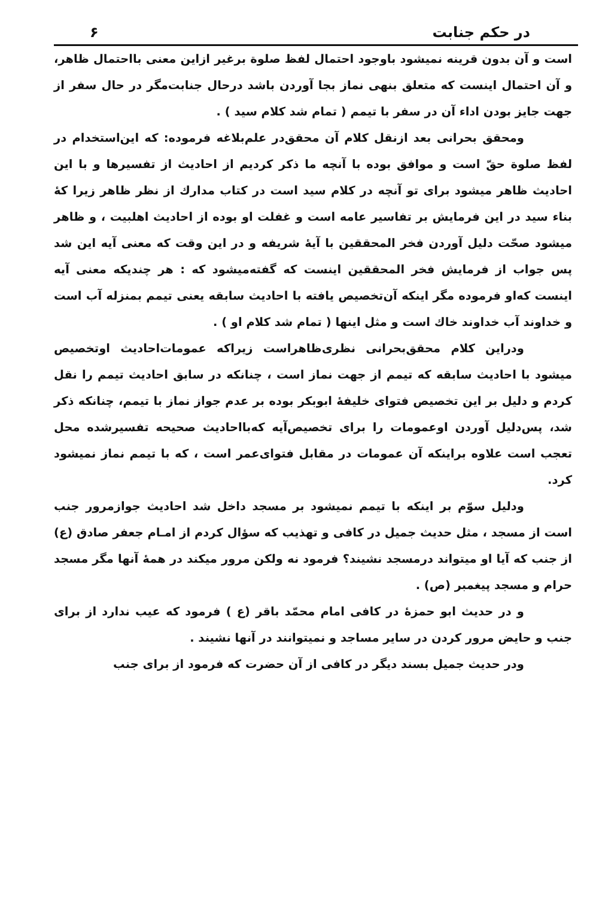در حکم جنابت ۶
است و آن بدون قرینه نمیشود باوجود احتمال لفظ صلوة برغیر ازاین معنی بااحتمال ظاهر، و آن احتمال اینست که متعلق بنهی نماز بجا آوردن باشد درحال جنابت‌مگر در حال سفر از جهت جایز بودن اداء آن در سفر با تیمم ( تمام شد کلام سید ) .
ومحقق بحرانی بعد ازنقل کلام آن محقق‌در علم‌بلاغه فرموده: که این‌استخدام در لفظ صلوة حقّ است و موافق بوده با آنچه ما ذکر کردیم از احادیث از تفسیرها و با این احادیث ظاهر میشود برای تو آنچه در کلام سید است در کتاب مدارك از نظر ظاهر زیرا کهٔ بناء سید در این فرمایش بر تفاسیر عامه است و غفلت او بوده از احادیث اهلبیت ، و ظاهر میشود صحّت دلیل آوردن فخر المحققین با آیهٔ شریفه و در این وقت که معنی آیه این شد پس جواب از فرمایش فخر المحققین اینست که گفته‌میشود که : هر چندیکه معنی آیه اینست که‌او فرموده مگر اینکه آن‌تخصیص یافته با احادیث سابقه یعنی تیمم بمنزله آب است و خداوند آب خداوند خاك است و مثل اینها ( تمام شد کلام او ) .
ودراین کلام محقق‌بحرانی نظری‌ظاهراست زیراکه عمومات‌احادیث اوتخصیص میشود با احادیث سابقه که تیمم از جهت نماز است ، چنانکه در سابق احادیث تیمم را نقل کردم و دلیل بر این تخصیص فتوای خلیفهٔ ابوبکر بوده بر عدم جواز نماز با تیمم، چنانکه ذکر شد، پس‌دلیل آوردن اوعمومات را برای تخصیص‌آیه که‌بااحادیث صحیحه تفسیرشده محل تعجب است علاوه براینکه آن عمومات در مقابل فتوای‌عمر است ، که با تیمم نماز نمیشود کرد.
ودلیل سوّم بر اینکه با تیمم نمیشود بر مسجد داخل شد احادیث جوازمرور جنب است از مسجد ، مثل حدیث جمیل در کافی و تهذیب که سؤال کردم از امـام جعفر صادق (ع) از جنب که آیا او میتواند درمسجد نشیند؟ فرمود نه ولکن مرور میکند در همهٔ آنها مگر مسجد حرام و مسجد پیغمبر (ص) .
و در حدیث ابو حمزهٔ در کافی امام محمّد باقر (ع ) فرمود که عیب ندارد از برای جنب و حایض مرور کردن در سایر مساجد و نمیتوانند در آنها نشیند .
ودر حدیث جمیل بسند دیگر در کافی از آن حضرت که فرمود از برای جنب